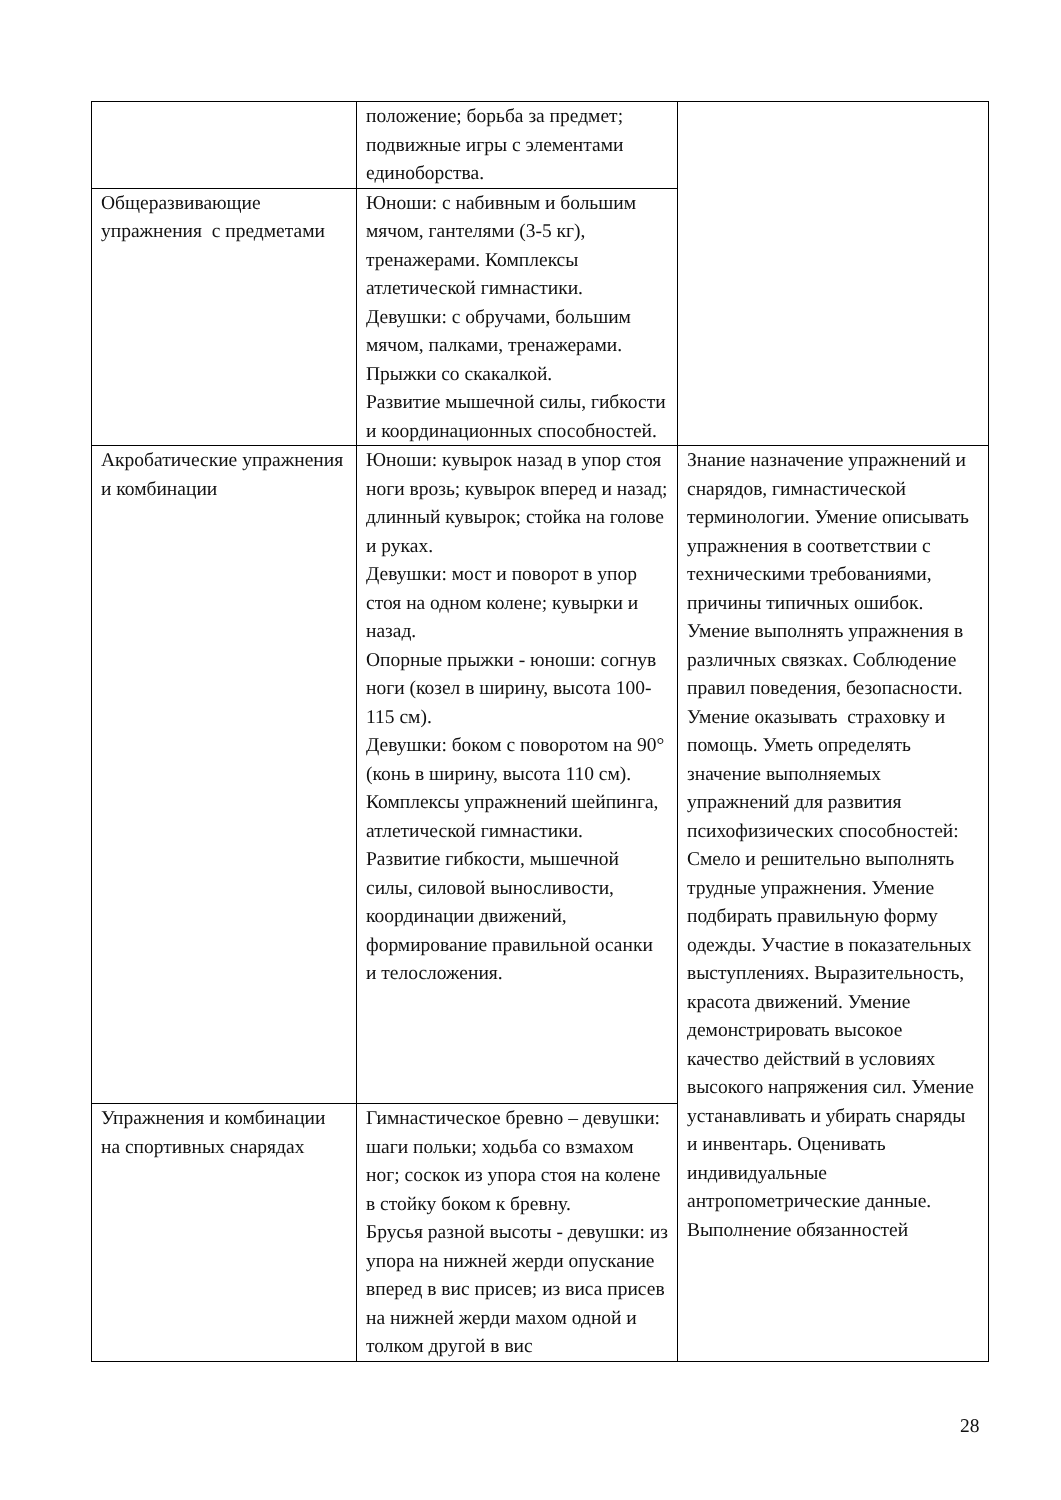| | положение; борьба за предмет; подвижные игры с элементами единоборства. | |
| Общеразвивающие упражнения с предметами | Юноши: с набивным и большим мячом, гантелями (3-5 кг), тренажерами. Комплексы атлетической гимнастики. Девушки: с обручами, большим мячом, палками, тренажерами. Прыжки со скакалкой. Развитие мышечной силы, гибкости и координационных способностей. | |
| Акробатические упражнения и комбинации | Юноши: кувырок назад в упор стоя ноги врозь; кувырок вперед и назад; длинный кувырок; стойка на голове и руках. Девушки: мост и поворот в упор стоя на одном колене; кувырки и назад. Опорные прыжки - юноши: согнув ноги (козел в ширину, высота 100-115 см). Девушки: боком с поворотом на 90° (конь в ширину, высота 110 см). Комплексы упражнений шейпинга, атлетической гимнастики. Развитие гибкости, мышечной силы, силовой выносливости, координации движений, формирование правильной осанки и телосложения. | Знание назначение упражнений и снарядов, гимнастической терминологии. Умение описывать упражнения в соответствии с техническими требованиями, причины типичных ошибок. Умение выполнять упражнения в различных связках. Соблюдение правил поведения, безопасности. Умение оказывать страховку и помощь. Уметь определять значение выполняемых упражнений для развития психофизических способностей: Смело и решительно выполнять трудные упражнения. Умение подбирать правильную форму одежды. Участие в показательных выступлениях. Выразительность, красота движений. Умение демонстрировать высокое качество действий в условиях высокого напряжения сил. Умение устанавливать и убирать снаряды и инвентарь. Оценивать индивидуальные антропометрические данные. Выполнение обязанностей |
| Упражнения и комбинации на спортивных снарядах | Гимнастическое бревно – девушки: шаги польки; ходьба со взмахом ног; соскок из упора стоя на колене в стойку боком к бревну. Брусья разной высоты - девушки: из упора на нижней жерди опускание вперед в вис присев; из виса присев на нижней жерди махом одной и толком другой в вис | |
28